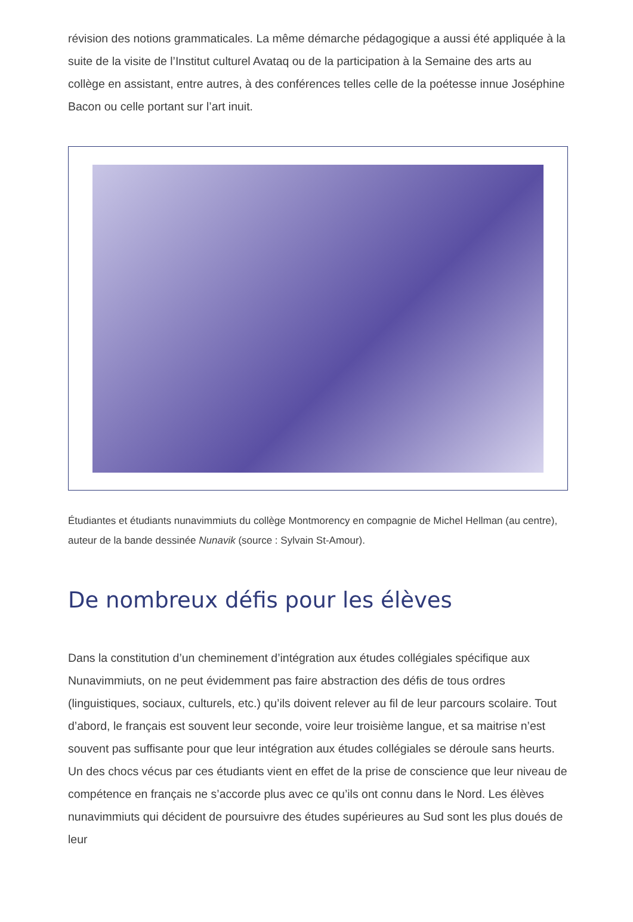révision des notions grammaticales. La même démarche pédagogique a aussi été appliquée à la suite de la visite de l’Institut culturel Avataq ou de la participation à la Semaine des arts au collège en assistant, entre autres, à des conférences telles celle de la poétesse innue Joséphine Bacon ou celle portant sur l’art inuit.
Étudiantes et étudiants nunavimmiuts du collège Montmorency en compagnie de Michel Hellman (au centre), auteur de la bande dessinée Nunavik (source : Sylvain St-Amour).
De nombreux défis pour les élèves
Dans la constitution d’un cheminement d’intégration aux études collégiales spécifique aux Nunavimmiuts, on ne peut évidemment pas faire abstraction des défis de tous ordres (linguistiques, sociaux, culturels, etc.) qu’ils doivent relever au fil de leur parcours scolaire. Tout d’abord, le français est souvent leur seconde, voire leur troisième langue, et sa maitrise n’est souvent pas suffisante pour que leur intégration aux études collégiales se déroule sans heurts. Un des chocs vécus par ces étudiants vient en effet de la prise de conscience que leur niveau de compétence en français ne s’accorde plus avec ce qu’ils ont connu dans le Nord. Les élèves nunavimmiuts qui décident de poursuivre des études supérieures au Sud sont les plus doués de leur